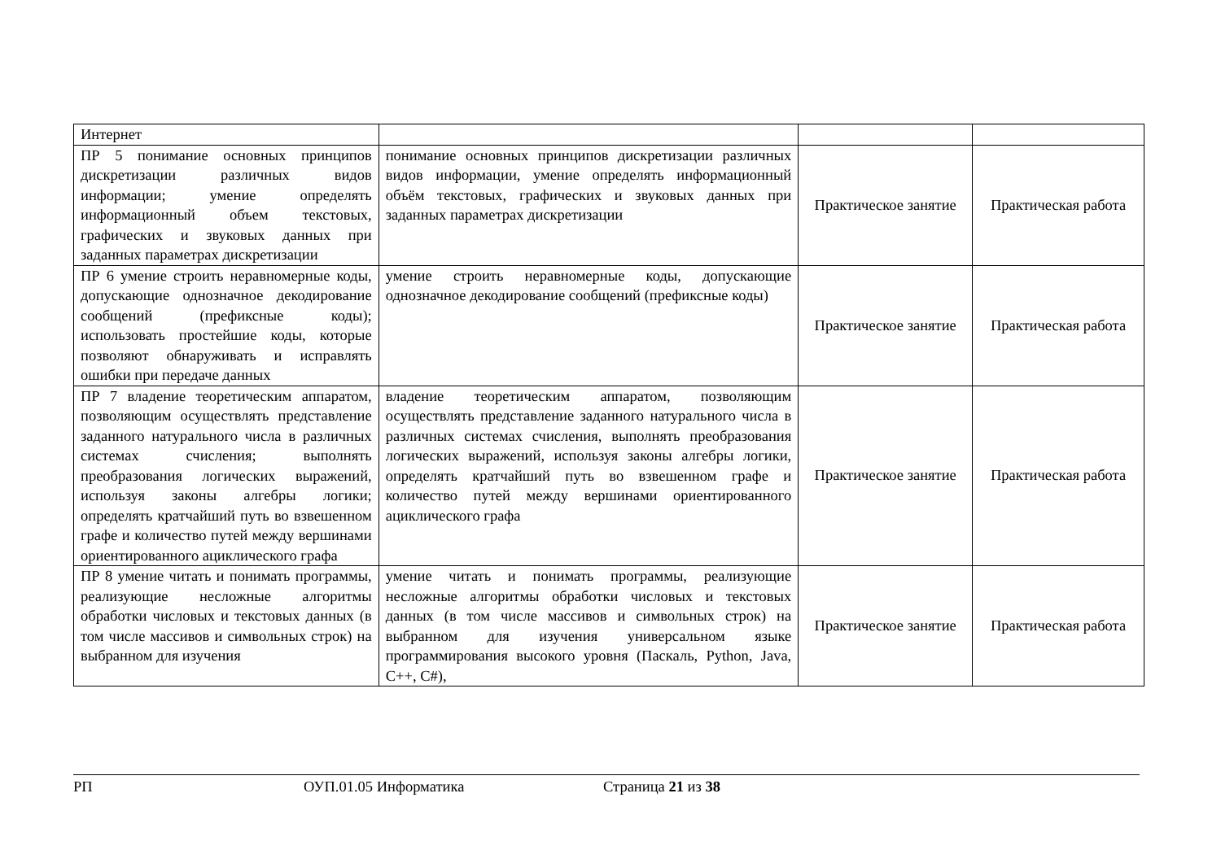| Интернет | | | |
| ПР 5 понимание основных принципов дискретизации различных видов информации; умение определять информационный объем текстовых, графических и звуковых данных при заданных параметрах дискретизации | понимание основных принципов дискретизации различных видов информации, умение определять информационный объём текстовых, графических и звуковых данных при заданных параметрах дискретизации | Практическое занятие | Практическая работа |
| ПР 6 умение строить неравномерные коды, допускающие однозначное декодирование сообщений (префиксные коды); использовать простейшие коды, которые позволяют обнаруживать и исправлять ошибки при передаче данных | умение строить неравномерные коды, допускающие однозначное декодирование сообщений (префиксные коды) | Практическое занятие | Практическая работа |
| ПР 7 владение теоретическим аппаратом, позволяющим осуществлять представление заданного натурального числа в различных системах счисления; выполнять преобразования логических выражений, используя законы алгебры логики; определять кратчайший путь во взвешенном графе и количество путей между вершинами ориентированного ациклического графа | владение теоретическим аппаратом, позволяющим осуществлять представление заданного натурального числа в различных системах счисления, выполнять преобразования логических выражений, используя законы алгебры логики, определять кратчайший путь во взвешенном графе и количество путей между вершинами ориентированного ациклического графа | Практическое занятие | Практическая работа |
| ПР 8 умение читать и понимать программы, реализующие несложные алгоритмы обработки числовых и текстовых данных (в том числе массивов и символьных строк) на выбранном для изучения | умение читать и понимать программы, реализующие несложные алгоритмы обработки числовых и текстовых данных (в том числе массивов и символьных строк) на выбранном для изучения универсальном языке программирования высокого уровня (Паскаль, Python, Java, C++, C#), | Практическое занятие | Практическая работа |
РП ОУП.01.05 Информатика Страница 21 из 38